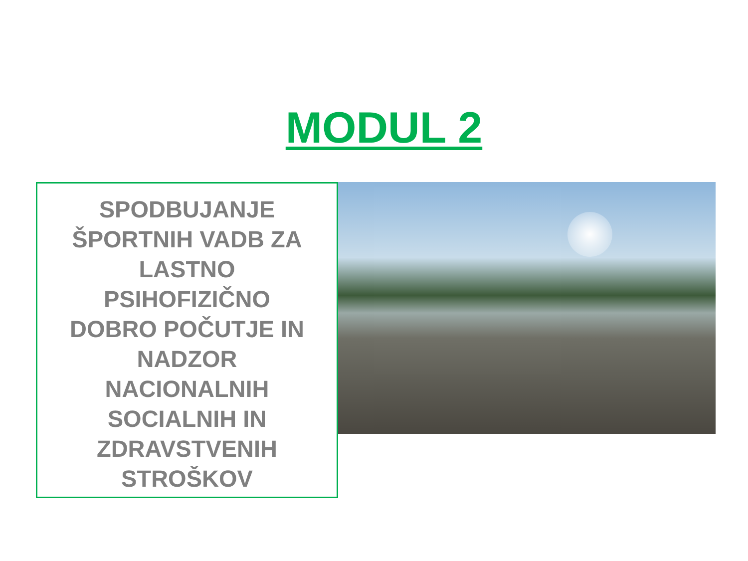MODUL 2
SPODBUJANJE
ŠPORTNIH VADB ZA
LASTNO
PSIHOFIZIČNO
DOBRO POČUTJE IN
NADZOR
NACIONALNIH
SOCIALNIH IN
ZDRAVSTVENIH
STROŠKOV